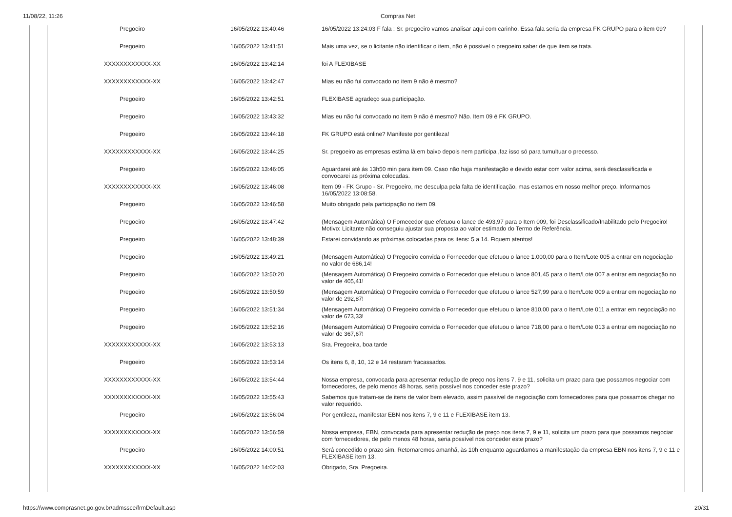11/08/22, 11:26 Compras Net
| Pregoeiro | 16/05/2022 13:40:46 | 16/05/2022 13:24:03 F fala : Sr. pregoeiro vamos analisar aqui com carinho. Essa fala seria da empresa FK GRUPO para o item 09? |
| Pregoeiro | 16/05/2022 13:41:51 | Mais uma vez, se o licitante não identificar o item, não é possivel o pregoeiro saber de que item se trata. |
| XXXXXXXXXXXX-XX | 16/05/2022 13:42:14 | foi A FLEXIBASE |
| XXXXXXXXXXXX-XX | 16/05/2022 13:42:47 | Mias eu não fui convocado no item 9 não é mesmo? |
| Pregoeiro | 16/05/2022 13:42:51 | FLEXIBASE agradeço sua participação. |
| Pregoeiro | 16/05/2022 13:43:32 | Mias eu não fui convocado no item 9 não é mesmo? Não. Item 09 é FK GRUPO. |
| Pregoeiro | 16/05/2022 13:44:18 | FK GRUPO está online? Manifeste por gentileza! |
| XXXXXXXXXXXX-XX | 16/05/2022 13:44:25 | Sr. pregoeiro as empresas estima lá em baixo depois nem participa ,faz isso só para tumultuar o precesso. |
| Pregoeiro | 16/05/2022 13:46:05 | Aguardarei até ás 13h50 min para item 09. Caso não haja manifestação e devido estar com valor acima, será desclassificada e convocarei as próxima colocadas. |
| XXXXXXXXXXXX-XX | 16/05/2022 13:46:08 | Item 09 - FK Grupo - Sr. Pregoeiro, me desculpa pela falta de identificação, mas estamos em nosso melhor preço. Informamos 16/05/2022 13:08:58. |
| Pregoeiro | 16/05/2022 13:46:58 | Muito obrigado pela participação no item 09. |
| Pregoeiro | 16/05/2022 13:47:42 | (Mensagem Automática) O Fornecedor que efetuou o lance de 493,97 para o Item 009, foi Desclassificado/Inabilitado pelo Pregoeiro! Motivo: Licitante não conseguiu ajustar sua proposta ao valor estimado do Termo de Referência. |
| Pregoeiro | 16/05/2022 13:48:39 | Estarei convidando as próximas colocadas para os itens: 5 a 14. Fiquem atentos! |
| Pregoeiro | 16/05/2022 13:49:21 | (Mensagem Automática) O Pregoeiro convida o Fornecedor que efetuou o lance 1.000,00 para o Item/Lote 005 a entrar em negociação no valor de 686,14! |
| Pregoeiro | 16/05/2022 13:50:20 | (Mensagem Automática) O Pregoeiro convida o Fornecedor que efetuou o lance 801,45 para o Item/Lote 007 a entrar em negociação no valor de 405,41! |
| Pregoeiro | 16/05/2022 13:50:59 | (Mensagem Automática) O Pregoeiro convida o Fornecedor que efetuou o lance 527,99 para o Item/Lote 009 a entrar em negociação no valor de 292,87! |
| Pregoeiro | 16/05/2022 13:51:34 | (Mensagem Automática) O Pregoeiro convida o Fornecedor que efetuou o lance 810,00 para o Item/Lote 011 a entrar em negociação no valor de 673,33! |
| Pregoeiro | 16/05/2022 13:52:16 | (Mensagem Automática) O Pregoeiro convida o Fornecedor que efetuou o lance 718,00 para o Item/Lote 013 a entrar em negociação no valor de 367,67! |
| XXXXXXXXXXXX-XX | 16/05/2022 13:53:13 | Sra. Pregoeira, boa tarde |
| Pregoeiro | 16/05/2022 13:53:14 | Os itens 6, 8, 10, 12 e 14 restaram fracassados. |
| XXXXXXXXXXXX-XX | 16/05/2022 13:54:44 | Nossa empresa, convocada para apresentar redução de preço nos itens 7, 9 e 11, solicita um prazo para que possamos negociar com fornecedores, de pelo menos 48 horas, seria possível nos conceder este prazo? |
| XXXXXXXXXXXX-XX | 16/05/2022 13:55:43 | Sabemos que tratam-se de itens de valor bem elevado, assim passível de negociação com fornecedores para que possamos chegar no valor requerido. |
| Pregoeiro | 16/05/2022 13:56:04 | Por gentileza, manifestar EBN nos itens 7, 9 e 11 e FLEXIBASE item 13. |
| XXXXXXXXXXXX-XX | 16/05/2022 13:56:59 | Nossa empresa, EBN, convocada para apresentar redução de preço nos itens 7, 9 e 11, solicita um prazo para que possamos negociar com fornecedores, de pelo menos 48 horas, seria possível nos conceder este prazo? |
| Pregoeiro | 16/05/2022 14:00:51 | Será concedido o prazo sim. Retornaremos amanhã, às 10h enquanto aguardamos a manifestação da empresa EBN nos itens 7, 9 e 11 e FLEXIBASE item 13. |
| XXXXXXXXXXXX-XX | 16/05/2022 14:02:03 | Obrigado, Sra. Pregoeira. |
https://www.comprasnet.go.gov.br/admssce/frmDefault.asp 20/31